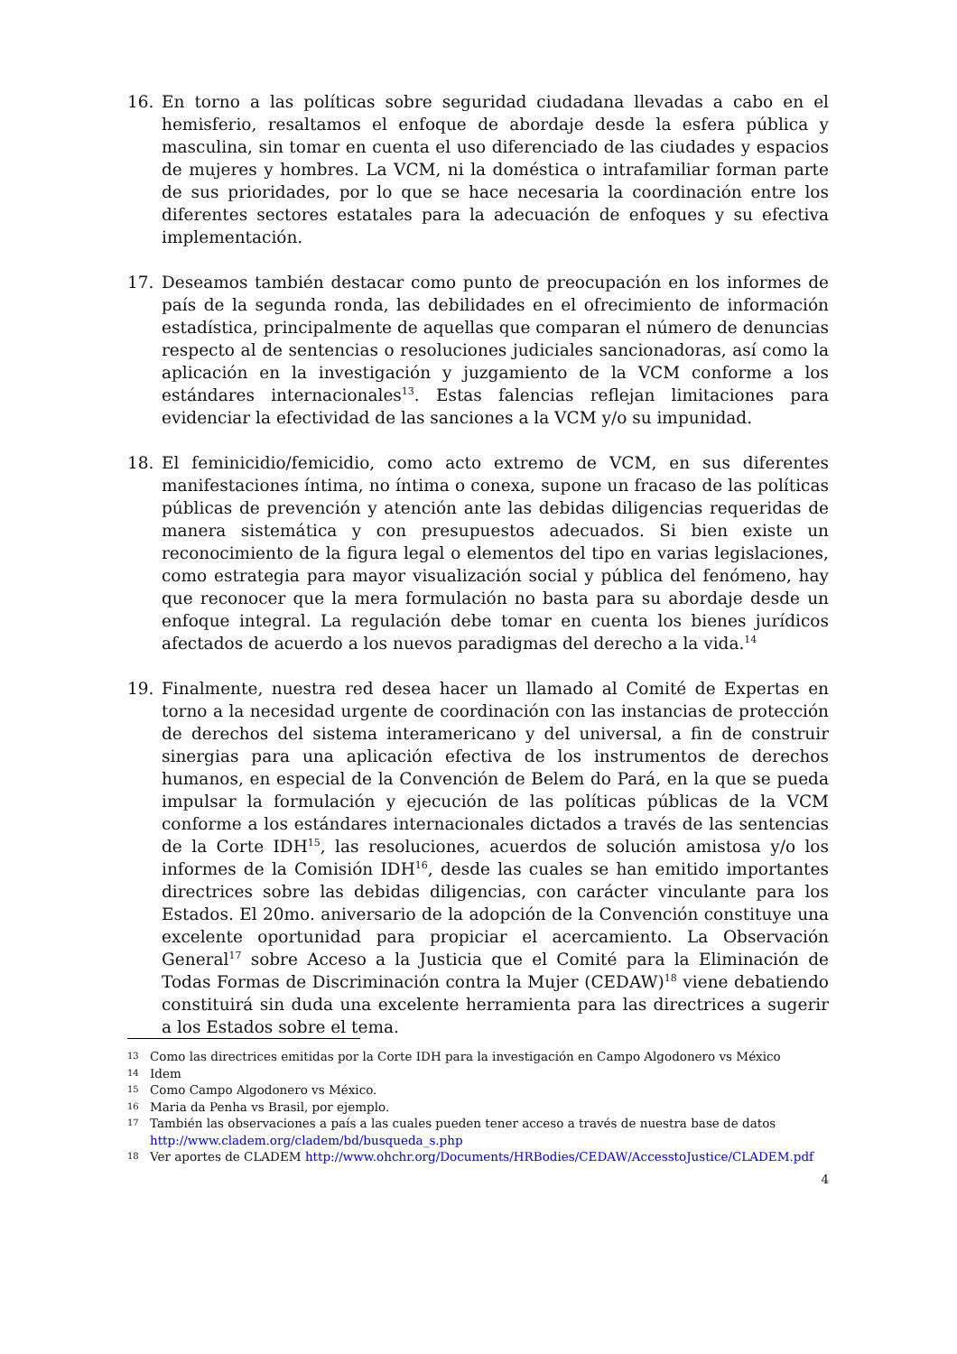16. En torno a las políticas sobre seguridad ciudadana llevadas a cabo en el hemisferio, resaltamos el enfoque de abordaje desde la esfera pública y masculina, sin tomar en cuenta el uso diferenciado de las ciudades y espacios de mujeres y hombres. La VCM, ni la doméstica o intrafamiliar forman parte de sus prioridades, por lo que se hace necesaria la coordinación entre los diferentes sectores estatales para la adecuación de enfoques y su efectiva implementación.
17. Deseamos también destacar como punto de preocupación en los informes de país de la segunda ronda, las debilidades en el ofrecimiento de información estadística, principalmente de aquellas que comparan el número de denuncias respecto al de sentencias o resoluciones judiciales sancionadoras, así como la aplicación en la investigación y juzgamiento de la VCM conforme a los estándares internacionales<sup>13</sup>. Estas falencias reflejan limitaciones para evidenciar la efectividad de las sanciones a la VCM y/o su impunidad.
18. El feminicidio/femicidio, como acto extremo de VCM, en sus diferentes manifestaciones íntima, no íntima o conexa, supone un fracaso de las políticas públicas de prevención y atención ante las debidas diligencias requeridas de manera sistemática y con presupuestos adecuados. Si bien existe un reconocimiento de la figura legal o elementos del tipo en varias legislaciones, como estrategia para mayor visualización social y pública del fenómeno, hay que reconocer que la mera formulación no basta para su abordaje desde un enfoque integral. La regulación debe tomar en cuenta los bienes jurídicos afectados de acuerdo a los nuevos paradigmas del derecho a la vida.<sup>14</sup>
19. Finalmente, nuestra red desea hacer un llamado al Comité de Expertas en torno a la necesidad urgente de coordinación con las instancias de protección de derechos del sistema interamericano y del universal, a fin de construir sinergias para una aplicación efectiva de los instrumentos de derechos humanos, en especial de la Convención de Belem do Pará, en la que se pueda impulsar la formulación y ejecución de las políticas públicas de la VCM conforme a los estándares internacionales dictados a través de las sentencias de la Corte IDH<sup>15</sup>, las resoluciones, acuerdos de solución amistosa y/o los informes de la Comisión IDH<sup>16</sup>, desde las cuales se han emitido importantes directrices sobre las debidas diligencias, con carácter vinculante para los Estados. El 20mo. aniversario de la adopción de la Convención constituye una excelente oportunidad para propiciar el acercamiento. La Observación General<sup>17</sup> sobre Acceso a la Justicia que el Comité para la Eliminación de Todas Formas de Discriminación contra la Mujer (CEDAW)<sup>18</sup> viene debatiendo constituirá sin duda una excelente herramienta para las directrices a sugerir a los Estados sobre el tema.
13 Como las directrices emitidas por la Corte IDH para la investigación en Campo Algodonero vs México
14 Idem
15 Como Campo Algodonero vs México.
16 Maria da Penha vs Brasil, por ejemplo.
17 También las observaciones a país a las cuales pueden tener acceso a través de nuestra base de datos http://www.cladem.org/cladem/bd/busqueda_s.php
18 Ver aportes de CLADEM http://www.ohchr.org/Documents/HRBodies/CEDAW/AccesstoJustice/CLADEM.pdf
4